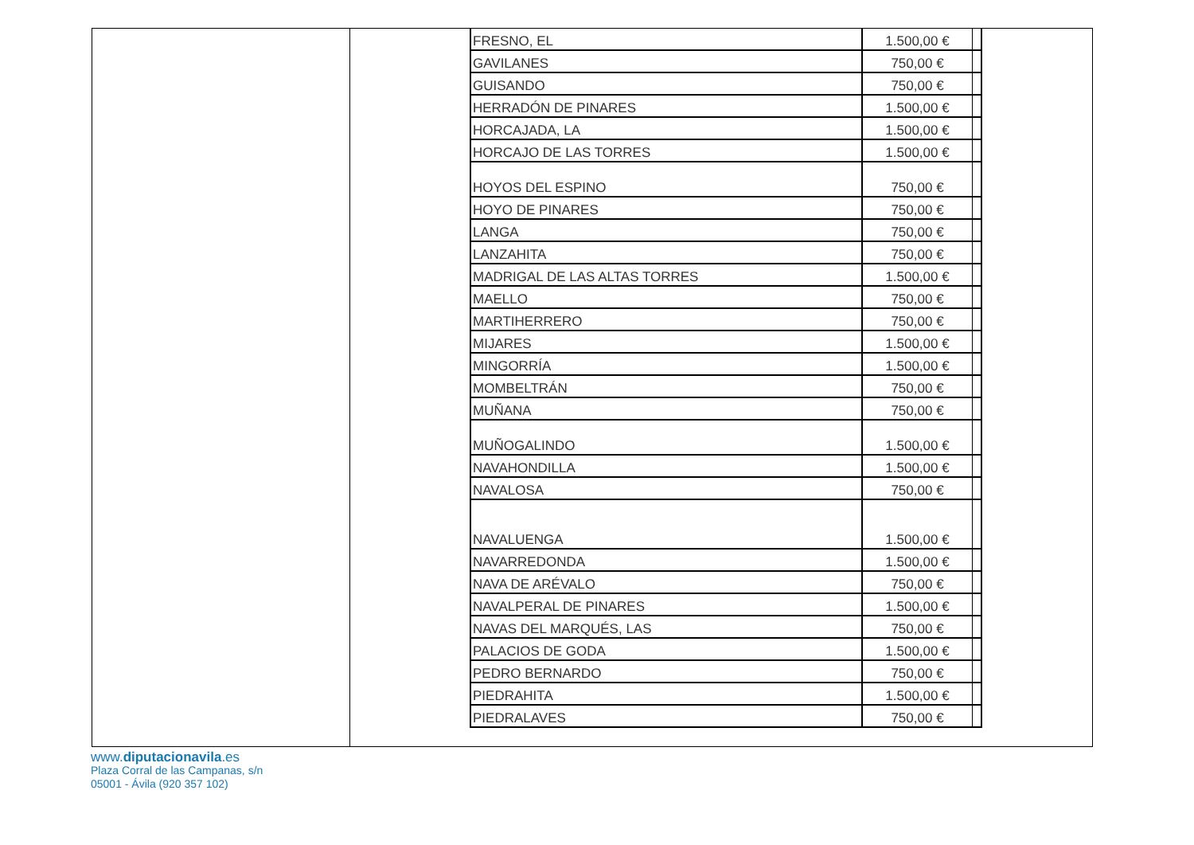| FRESNO, EL | 1.500,00 € | |
| GAVILANES | 750,00 € | |
| GUISANDO | 750,00 € | |
| HERRADÓN DE PINARES | 1.500,00 € | |
| HORCAJADA, LA | 1.500,00 € | |
| HORCAJO DE LAS TORRES | 1.500,00 € | |
| HOYOS DEL ESPINO | 750,00 € | |
| HOYO DE PINARES | 750,00 € | |
| LANGA | 750,00 € | |
| LANZAHITA | 750,00 € | |
| MADRIGAL DE LAS ALTAS TORRES | 1.500,00 € | |
| MAELLO | 750,00 € | |
| MARTIHERRERO | 750,00 € | |
| MIJARES | 1.500,00 € | |
| MINGORRÍA | 1.500,00 € | |
| MOMBELTRÁN | 750,00 € | |
| MUÑANA | 750,00 € | |
| MUÑOGALINDO | 1.500,00 € | |
| NAVAHONDILLA | 1.500,00 € | |
| NAVALOSA | 750,00 € | |
| NAVALUENGA | 1.500,00 € | |
| NAVARREDONDA | 1.500,00 € | |
| NAVA DE ARÉVALO | 750,00 € | |
| NAVALPERAL DE PINARES | 1.500,00 € | |
| NAVAS DEL MARQUÉS, LAS | 750,00 € | |
| PALACIOS DE GODA | 1.500,00 € | |
| PEDRO BERNARDO | 750,00 € | |
| PIEDRAHITA | 1.500,00 € | |
| PIEDRALAVES | 750,00 € | |
www.diputacionavila.es
Plaza Corral de las Campanas, s/n
05001 - Ávila (920 357 102)